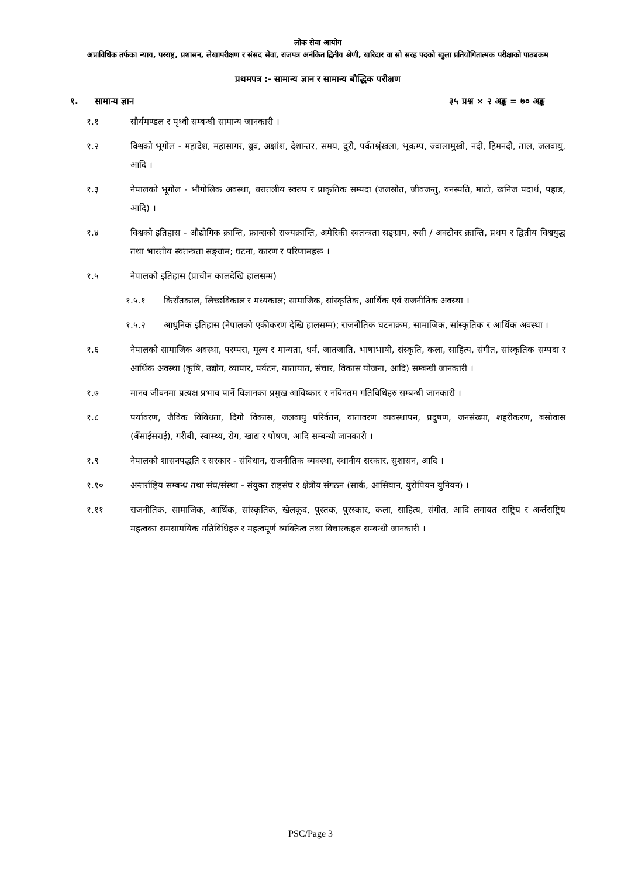लोक सेवा आयोग
अप्राविधिक तर्फका न्याय, परराष्ट्र, प्रशासन, लेखापरीक्षण र संसद सेवा, राजपत्र अनंकित द्वितीय श्रेणी, खरिदार वा सो सरह पदको खुला प्रतियोगितात्मक परीक्षाको पाठ्यक्रम
प्रथमपत्र :- सामान्य ज्ञान र सामान्य बौद्धिक परीक्षण
१. सामान्य ज्ञान ३५ प्रश्न × २ अङ्क = ७० अङ्क
१.१ सौर्यमण्डल र पृथ्वी सम्बन्धी सामान्य जानकारी ।
१.२ विश्वको भूगोल - महादेश, महासागर, ध्रुव, अक्षांश, देशान्तर, समय, दुरी, पर्वतश्रृंखला, भूकम्प, ज्वालामुखी, नदी, हिमनदी, ताल, जलवायु, आदि ।
१.३ नेपालको भूगोल - भौगोलिक अवस्था, धरातलीय स्वरुप र प्राकृतिक सम्पदा (जलस्रोत, जीवजन्तु, वनस्पति, माटो, खनिज पदार्थ, पहाड, आदि) ।
१.४ विश्वको इतिहास - औद्योगिक क्रान्ति, फ्रान्सको राज्यक्रान्ति, अमेरिकी स्वतन्त्रता सङ्ग्राम, रुसी / अक्टोवर क्रान्ति, प्रथम र द्वितीय विश्वयुद्ध तथा भारतीय स्वतन्त्रता सङ्ग्राम; घटना, कारण र परिणामहरू ।
१.५ नेपालको इतिहास (प्राचीन कालदेखि हालसम्म)
१.५.१ किराँतकाल, लिच्छविकाल र मध्यकाल; सामाजिक, सांस्कृतिक, आर्थिक एवं राजनीतिक अवस्था ।
१.५.२ आधुनिक इतिहास (नेपालको एकीकरण देखि हालसम्म); राजनीतिक घटनाक्रम, सामाजिक, सांस्कृतिक र आर्थिक अवस्था ।
१.६ नेपालको सामाजिक अवस्था, परम्परा, मूल्य र मान्यता, धर्म, जातजाति, भाषाभाषी, संस्कृति, कला, साहित्य, संगीत, सांस्कृतिक सम्पदा र आर्थिक अवस्था (कृषि, उद्योग, व्यापार, पर्यटन, यातायात, संचार, विकास योजना, आदि) सम्बन्धी जानकारी ।
१.७ मानव जीवनमा प्रत्यक्ष प्रभाव पार्ने विज्ञानका प्रमुख आविष्कार र नविनतम गतिविधिहरु सम्बन्धी जानकारी ।
१.८ पर्यावरण, जैविक विविधता, दिगो विकास, जलवायु परिर्वतन, वातावरण व्यवस्थापन, प्रदुषण, जनसंख्या, शहरीकरण, बसोवास (बँसाईसराई), गरीबी, स्वास्थ्य, रोग, खाद्य र पोषण, आदि सम्बन्धी जानकारी ।
१.९ नेपालको शासनपद्धति र सरकार - संविधान, राजनीतिक व्यवस्था, स्थानीय सरकार, सुशासन, आदि ।
१.१० अन्तर्राष्ट्रिय सम्बन्ध तथा संघ/संस्था - संयुक्त राष्ट्रसंघ र क्षेत्रीय संगठन (सार्क, आसियान, युरोपियन युनियन) ।
१.११ राजनीतिक, सामाजिक, आर्थिक, सांस्कृतिक, खेलकूद, पुस्तक, पुरस्कार, कला, साहित्य, संगीत, आदि लगायत राष्ट्रिय र अर्न्तराष्ट्रिय महत्वका समसामयिक गतिविधिहरु र महत्वपूर्ण व्यक्तित्व तथा विचारकहरु सम्बन्धी जानकारी ।
PSC/Page 3